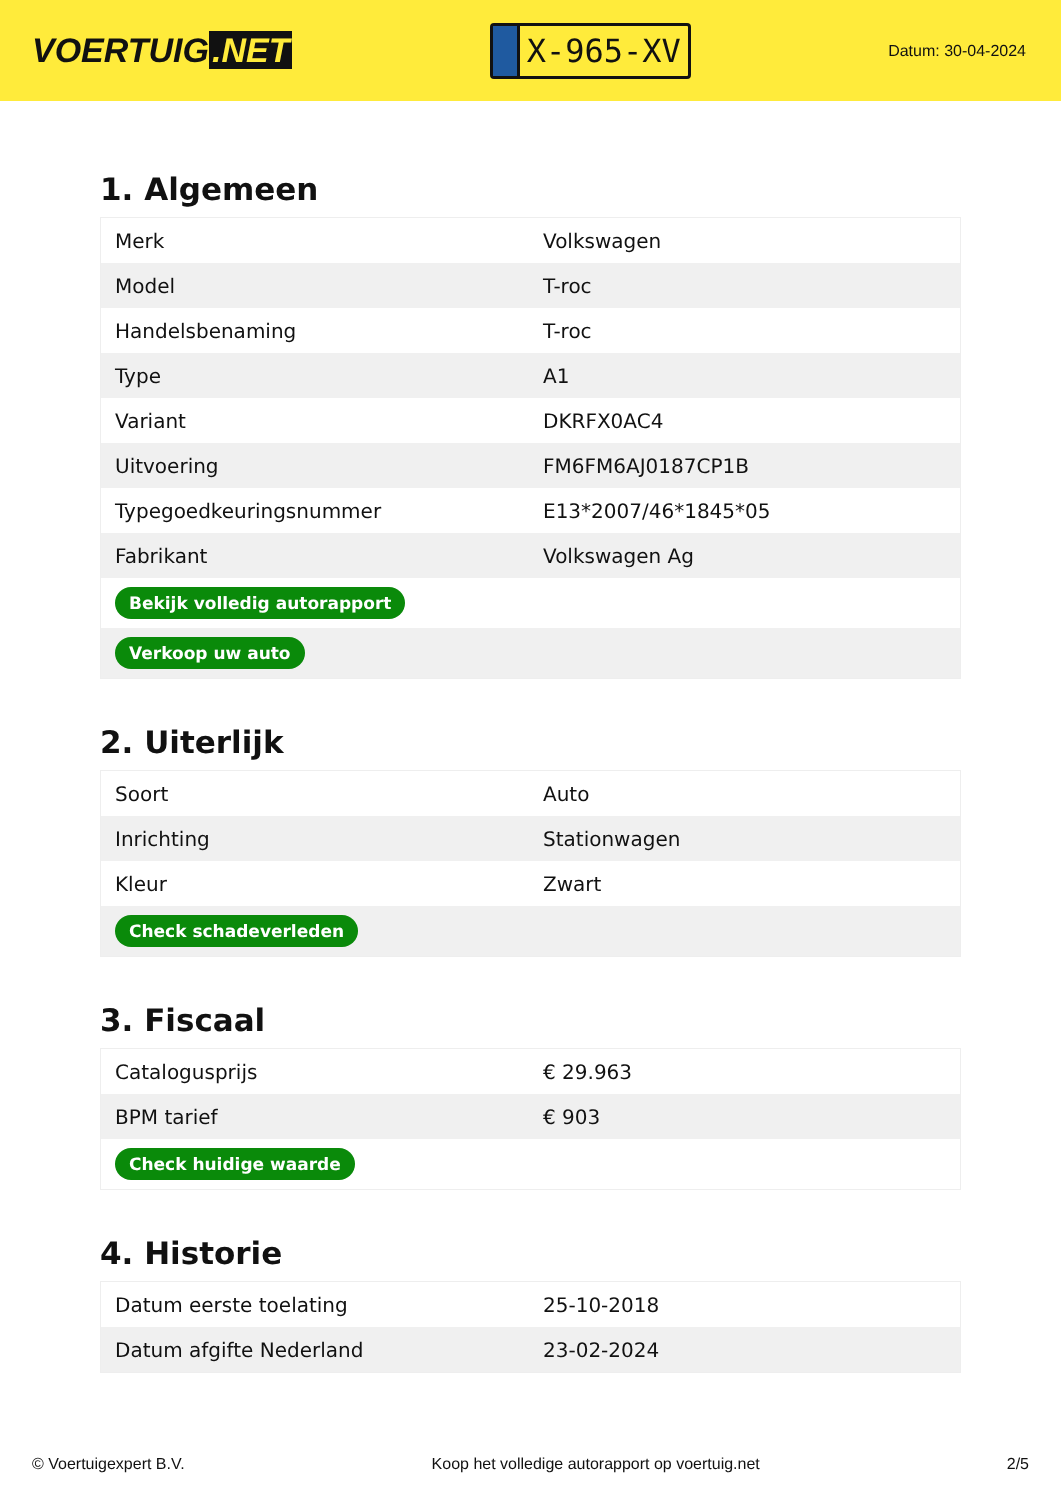VOERTUIG.NET
X-965-XV
Datum: 30-04-2024
1. Algemeen
| Merk | Volkswagen |
| Model | T-roc |
| Handelsbenaming | T-roc |
| Type | A1 |
| Variant | DKRFX0AC4 |
| Uitvoering | FM6FM6AJ0187CP1B |
| Typegoedkeuringsnummer | E13*2007/46*1845*05 |
| Fabrikant | Volkswagen Ag |
| Bekijk volledig autorapport | |
| Verkoop uw auto | |
2. Uiterlijk
| Soort | Auto |
| Inrichting | Stationwagen |
| Kleur | Zwart |
| Check schadeverleden | |
3. Fiscaal
| Catalogusprijs | € 29.963 |
| BPM tarief | € 903 |
| Check huidige waarde | |
4. Historie
| Datum eerste toelating | 25-10-2018 |
| Datum afgifte Nederland | 23-02-2024 |
© Voertuigexpert B.V. Koop het volledige autorapport op voertuig.net 2/5